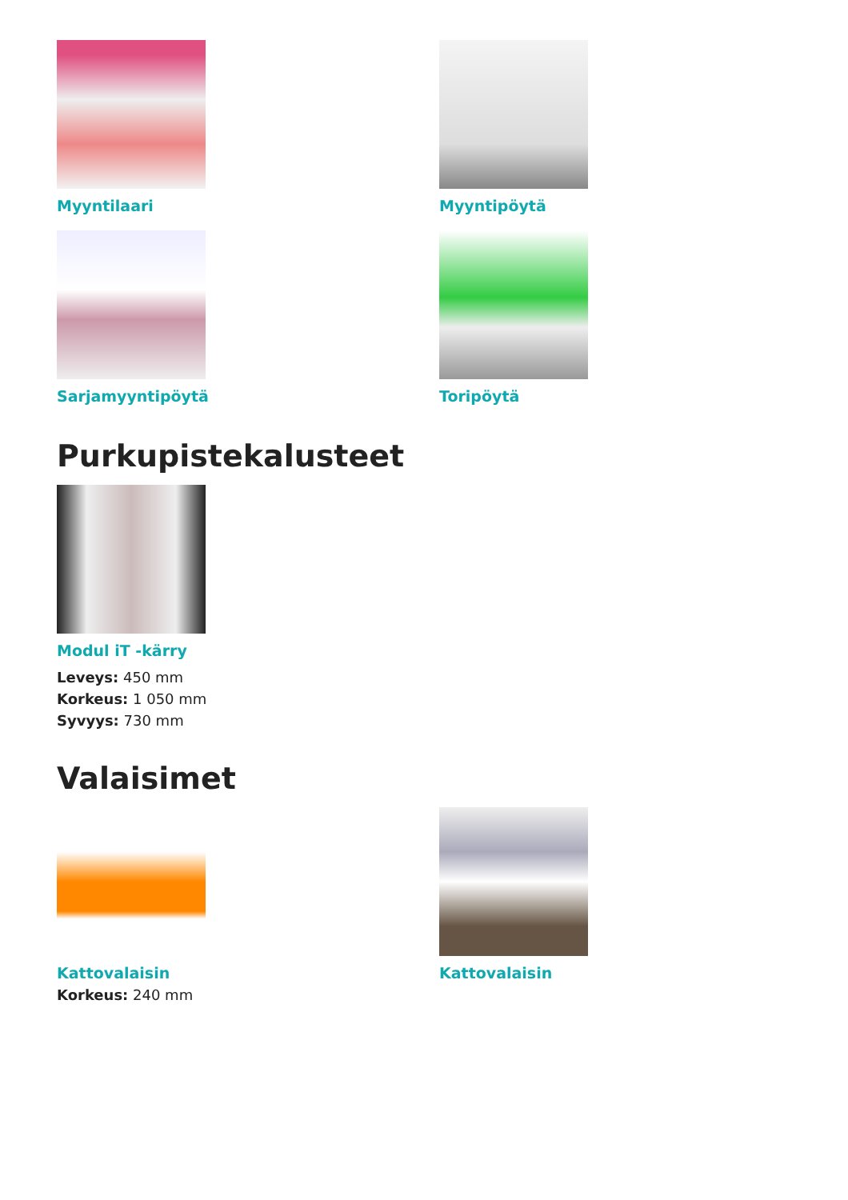Myyntilaari Myyntipöytä
Sarjamyyntipöytä Toripöytä
Purkupistekalusteet
Modul iT -kärry
Leveys: 450 mm
Korkeus: 1 050 mm
Syvyys: 730 mm
Valaisimet
Kattovalaisin
Korkeus: 240 mm
Kattovalaisin